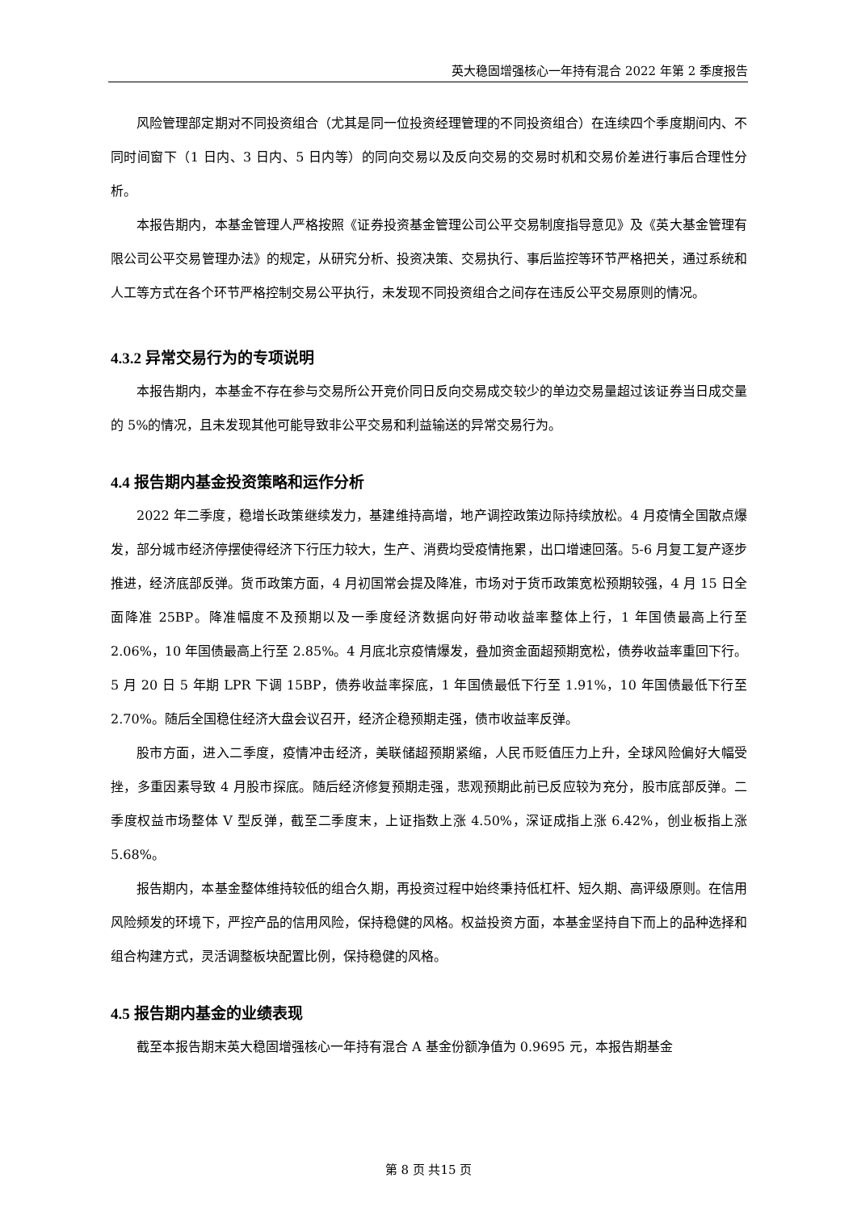英大稳固增强核心一年持有混合 2022 年第 2 季度报告
风险管理部定期对不同投资组合（尤其是同一位投资经理管理的不同投资组合）在连续四个季度期间内、不同时间窗下（1 日内、3 日内、5 日内等）的同向交易以及反向交易的交易时机和交易价差进行事后合理性分析。
本报告期内，本基金管理人严格按照《证券投资基金管理公司公平交易制度指导意见》及《英大基金管理有限公司公平交易管理办法》的规定，从研究分析、投资决策、交易执行、事后监控等环节严格把关，通过系统和人工等方式在各个环节严格控制交易公平执行，未发现不同投资组合之间存在违反公平交易原则的情况。
4.3.2 异常交易行为的专项说明
本报告期内，本基金不存在参与交易所公开竞价同日反向交易成交较少的单边交易量超过该证券当日成交量的 5%的情况，且未发现其他可能导致非公平交易和利益输送的异常交易行为。
4.4 报告期内基金投资策略和运作分析
2022 年二季度，稳增长政策继续发力，基建维持高增，地产调控政策边际持续放松。4 月疫情全国散点爆发，部分城市经济停摆使得经济下行压力较大，生产、消费均受疫情拖累，出口增速回落。5-6 月复工复产逐步推进，经济底部反弹。货币政策方面，4 月初国常会提及降准，市场对于货币政策宽松预期较强，4 月 15 日全面降准 25BP。降准幅度不及预期以及一季度经济数据向好带动收益率整体上行，1 年国债最高上行至 2.06%，10 年国债最高上行至 2.85%。4 月底北京疫情爆发，叠加资金面超预期宽松，债券收益率重回下行。5 月 20 日 5 年期 LPR 下调 15BP，债券收益率探底，1 年国债最低下行至 1.91%，10 年国债最低下行至 2.70%。随后全国稳住经济大盘会议召开，经济企稳预期走强，债市收益率反弹。
股市方面，进入二季度，疫情冲击经济，美联储超预期紧缩，人民币贬值压力上升，全球风险偏好大幅受挫，多重因素导致 4 月股市探底。随后经济修复预期走强，悲观预期此前已反应较为充分，股市底部反弹。二季度权益市场整体 V 型反弹，截至二季度末，上证指数上涨 4.50%，深证成指上涨 6.42%，创业板指上涨 5.68%。
报告期内，本基金整体维持较低的组合久期，再投资过程中始终秉持低杠杆、短久期、高评级原则。在信用风险频发的环境下，严控产品的信用风险，保持稳健的风格。权益投资方面，本基金坚持自下而上的品种选择和组合构建方式，灵活调整板块配置比例，保持稳健的风格。
4.5 报告期内基金的业绩表现
截至本报告期末英大稳固增强核心一年持有混合 A 基金份额净值为 0.9695 元，本报告期基金
第 8 页 共15 页